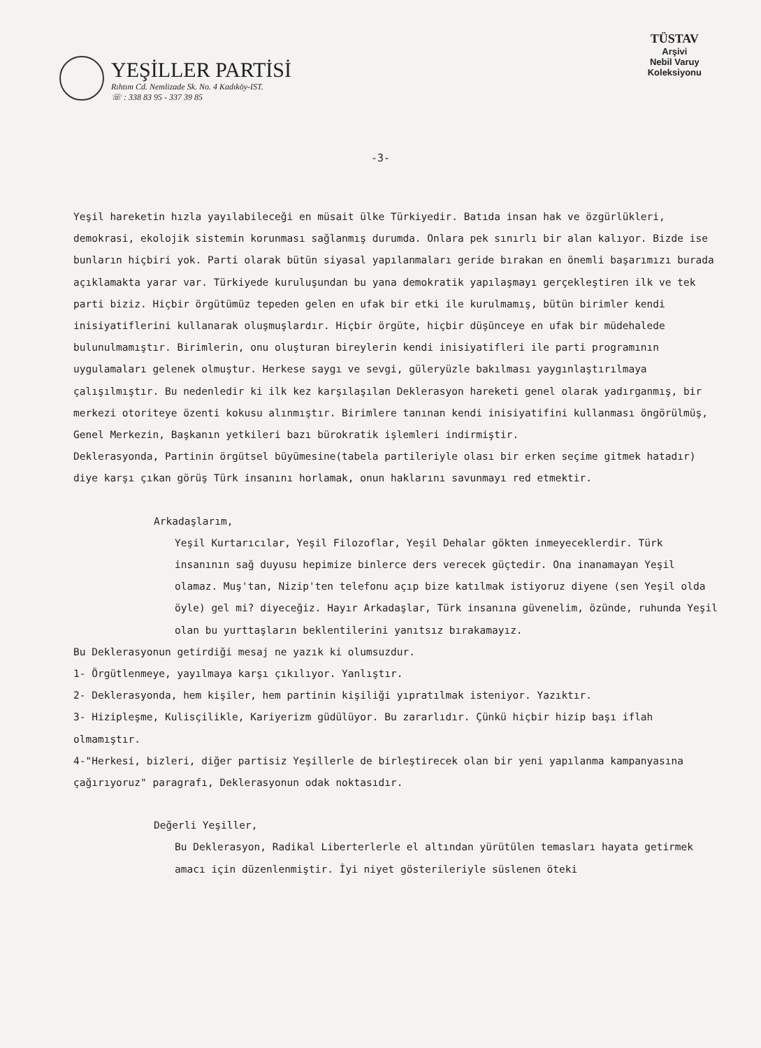YEŞİLLER PARTİSİ
Rıhtım Cd. Nemlizade Sk. No. 4 Kadıköy-IST.
☏ : 338 83 95 - 337 39 85
TÜSTAV
Arşivi
Nebil Varuy
Koleksiyonu
-3-
Yeşil hareketin hızla yayılabileceği en müsait ülke Türkiyedir. Batıda insan hak ve özgürlükleri, demokrasi, ekolojik sistemin korunması sağlanmış durumda. Onlara pek sınırlı bir alan kalıyor. Bizde ise bunların hiçbiri yok. Parti olarak bütün siyasal yapılanmaları geride bırakan en önemli başarımızı burada açıklamakta yarar var. Türkiyede kuruluşundan bu yana demokratik yapılaşmayı gerçekleştiren ilk ve tek parti biziz. Hiçbir örgütümüz tepeden gelen en ufak bir etki ile kurulmamış, bütün birimler kendi inisiyatiflerini kullanarak oluşmuşlardır. Hiçbir örgüte, hiçbir düşünceye en ufak bir müdehalede bulunulmamıştır. Birimlerin, onu oluşturan bireylerin kendi inisiyatifleri ile parti programının uygulamaları gelenek olmuştur. Herkese saygı ve sevgi, güleryüzle bakılması yaygınlaştırılmaya çalışılmıştır. Bu nedenledir ki ilk kez karşılaşılan Deklerasyon hareketi genel olarak yadırganmış, bir merkezi otoriteye özenti kokusu alınmıştır. Birimlere tanınan kendi inisiyatifini kullanması öngörülmüş, Genel Merkezin, Başkanın yetkileri bazı bürokratik işlemleri indirmiştir.
Deklerasyonda, Partinin örgütsel büyümesine(tabela partileriyle olası bir erken seçime gitmek hatadır) diye karşı çıkan görüş Türk insanını horlamak, onun haklarını savunmayı red etmektir.
Arkadaşlarım,
Yeşil Kurtarıcılar, Yeşil Filozoflar, Yeşil Dehalar gökten inmeyeceklerdir. Türk insanının sağ duyusu hepimize binlerce ders verecek güçtedir. Ona inanamayan Yeşil olamaz. Muş'tan, Nizip'ten telefonu açıp bize katılmak istiyoruz diyene (sen Yeşil olda öyle) gel mi? diyeceğiz. Hayır Arkadaşlar, Türk insanına güvenelim, özünde, ruhunda Yeşil olan bu yurttaşların beklentilerini yanıtsız bırakamayız.
Bu Deklerasyonun getirdiği mesaj ne yazık ki olumsuzdur.
1- Örgütlenmeye, yayılmaya karşı çıkılıyor. Yanlıştır.
2- Deklerasyonda, hem kişiler, hem partinin kişiliği yıpratılmak isteniyor. Yazıktır.
3- Hizipleşme, Kulisçilikle, Kariyerizm güdülüyor. Bu zararlıdır. Çünkü hiçbir hizip başı iflah olmamıştır.
4-"Herkesi, bizleri, diğer partisiz Yeşillerle de birleştirecek olan bir yeni yapılanma kampanyasına çağırıyoruz" paragrafı, Deklerasyonun odak noktasıdır.
Değerli Yeşiller,
Bu Deklerasyon, Radikal Liberterlerle el altından yürütülen temasları hayata getirmek amacı için düzenlenmiştir. İyi niyet gösterileriyle süslenen öteki